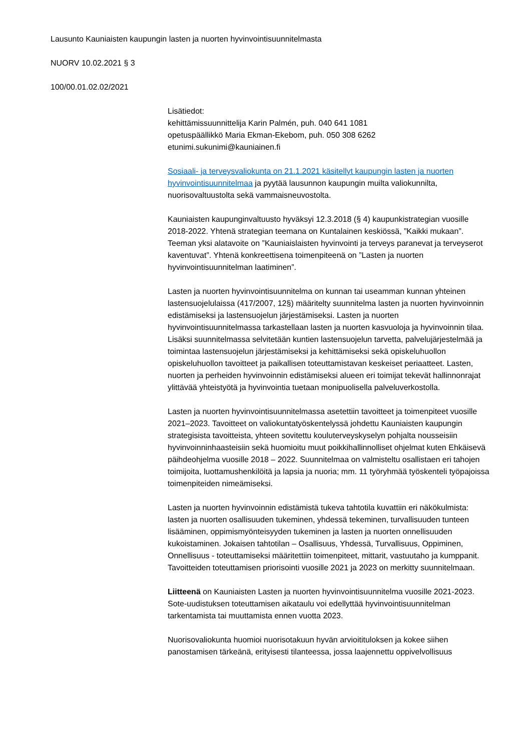Lausunto Kauniaisten kaupungin lasten ja nuorten hyvinvointisuunnitelmasta
NUORV 10.02.2021 § 3
100/00.01.02.02/2021
Lisätiedot:
kehittämissuunnittelija Karin Palmén, puh. 040 641 1081
opetuspäällikkö Maria Ekman-Ekebom, puh. 050 308 6262
etunimi.sukunimi@kauniainen.fi
Sosiaali- ja terveysvaliokunta on 21.1.2021 käsitellyt kaupungin lasten ja nuorten hyvinvointisuunnitelmaa ja pyytää lausunnon kaupungin muilta valiokunnilta, nuorisovaltuustolta sekä vammaisneuvostolta.
Kauniaisten kaupunginvaltuusto hyväksyi 12.3.2018 (§ 4) kaupunkistrategian vuosille 2018-2022. Yhtenä strategian teemana on Kuntalainen keskiössä, ”Kaikki mukaan”. Teeman yksi alatavoite on ”Kauniaislaisten hyvinvointi ja terveys paranevat ja terveyserot kaventuvat”. Yhtenä konkreettisena toimenpiteenä on ”Lasten ja nuorten hyvinvointisuunnitelman laatiminen”.
Lasten ja nuorten hyvinvointisuunnitelma on kunnan tai useamman kunnan yhteinen lastensuojelulaissa (417/2007, 12§) määritelty suunnitelma lasten ja nuorten hyvinvoinnin edistämiseksi ja lastensuojelun järjestämiseksi. Lasten ja nuorten hyvinvointisuunnitelmassa tarkastellaan lasten ja nuorten kasvuoloja ja hyvinvoinnin tilaa. Lisäksi suunnitelmassa selvitetään kuntien lastensuojelun tarvetta, palvelujärjestelmää ja toimintaa lastensuojelun järjestämiseksi ja kehittämiseksi sekä opiskeluhuollon opiskeluhuollon tavoitteet ja paikallisen toteuttamistavan keskeiset periaatteet. Lasten, nuorten ja perheiden hyvinvoinnin edistämiseksi alueen eri toimijat tekevät hallinnonrajat ylittävää yhteistyötä ja hyvinvointia tuetaan monipuolisella palveluverkostolla.
Lasten ja nuorten hyvinvointisuunnitelmassa asetettiin tavoitteet ja toimenpiteet vuosille 2021–2023. Tavoitteet on valiokuntatyöskentelyssä johdettu Kauniaisten kaupungin strategisista tavoitteista, yhteen sovitettu kouluterveyskyselyn pohjalta nousseisiin hyvinvoinninhaasteisiin sekä huomioitu muut poikkihallinnolliset ohjelmat kuten Ehkäisevä päihdeohjelma vuosille 2018 – 2022. Suunnitelmaa on valmisteltu osallistaen eri tahojen toimijoita, luottamushenkilöitä ja lapsia ja nuoria; mm. 11 työryhmää työskenteli työpajoissa toimenpiteiden nimeämiseksi.
Lasten ja nuorten hyvinvoinnin edistämistä tukeva tahtotila kuvattiin eri näkökulmista: lasten ja nuorten osallisuuden tukeminen, yhdessä tekeminen, turvallisuuden tunteen lisääminen, oppimismyönteisyyden tukeminen ja lasten ja nuorten onnellisuuden kukoistaminen. Jokaisen tahtotilan – Osallisuus, Yhdessä, Turvallisuus, Oppiminen, Onnellisuus - toteuttamiseksi määritettiin toimenpiteet, mittarit, vastuutaho ja kumppanit. Tavoitteiden toteuttamisen priorisointi vuosille 2021 ja 2023 on merkitty suunnitelmaan.
Liitteenä on Kauniaisten Lasten ja nuorten hyvinvointisuunnitelma vuosille 2021-2023. Sote-uudistuksen toteuttamisen aikataulu voi edellyttää hyvinvointisuunnitelman tarkentamista tai muuttamista ennen vuotta 2023.
Nuorisovaliokunta huomioi nuorisotakuun hyvän arvioitituloksen ja kokee siihen panostamisen tärkeänä, erityisesti tilanteessa, jossa laajennettu oppivelvollisuus